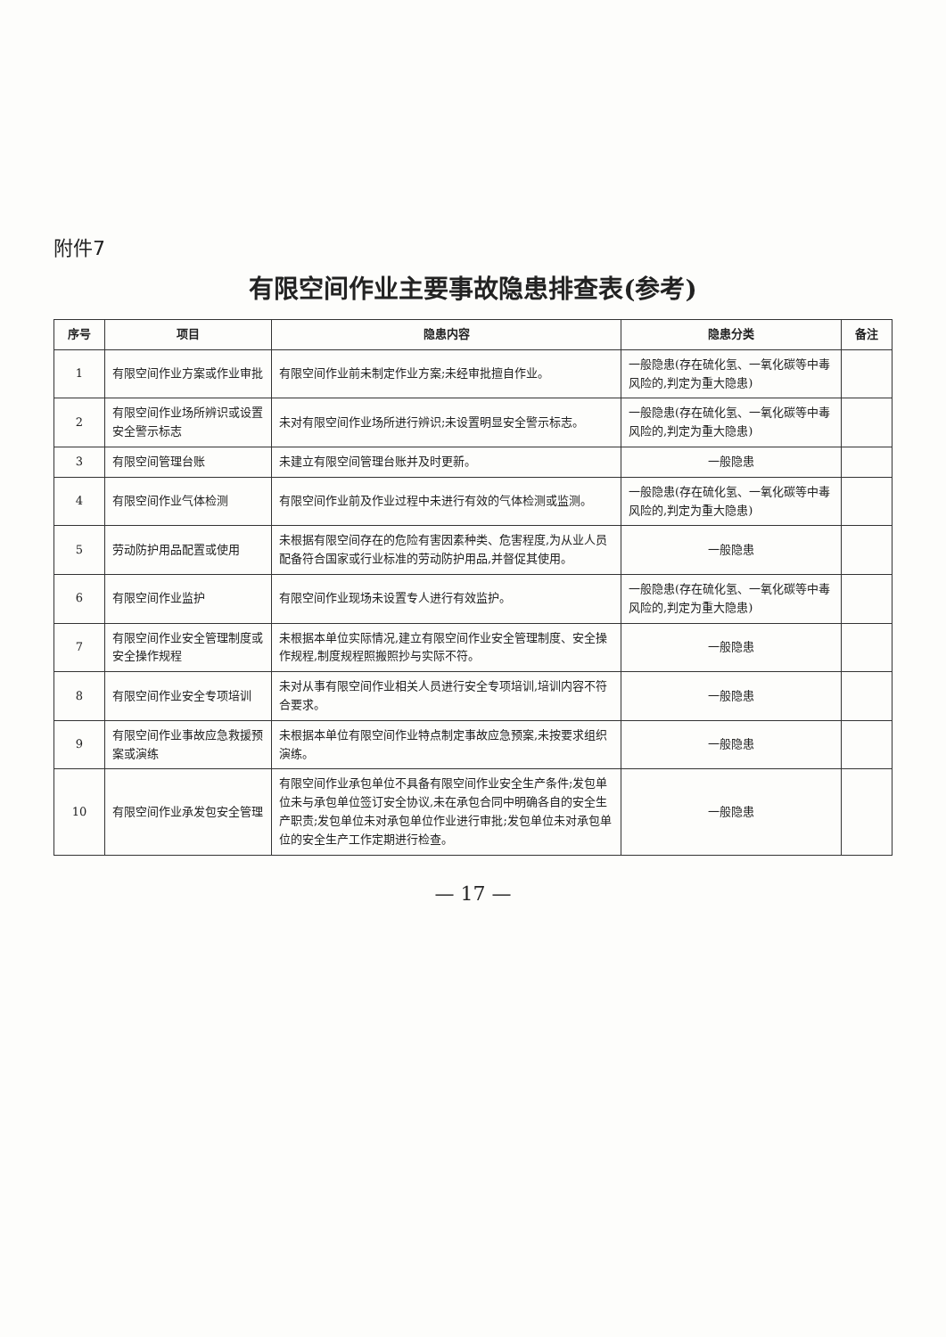附件7
有限空间作业主要事故隐患排查表(参考)
| 序号 | 项目 | 隐患内容 | 隐患分类 | 备注 |
| --- | --- | --- | --- | --- |
| 1 | 有限空间作业方案或作业审批 | 有限空间作业前未制定作业方案;未经审批擅自作业。 | 一般隐患(存在硫化氢、一氧化碳等中毒风险的,判定为重大隐患) | |
| 2 | 有限空间作业场所辨识或设置安全警示标志 | 未对有限空间作业场所进行辨识;未设置明显安全警示标志。 | 一般隐患(存在硫化氢、一氧化碳等中毒风险的,判定为重大隐患) | |
| 3 | 有限空间管理台账 | 未建立有限空间管理台账并及时更新。 | 一般隐患 | |
| 4 | 有限空间作业气体检测 | 有限空间作业前及作业过程中未进行有效的气体检测或监测。 | 一般隐患(存在硫化氢、一氧化碳等中毒风险的,判定为重大隐患) | |
| 5 | 劳动防护用品配置或使用 | 未根据有限空间存在的危险有害因素种类、危害程度,为从业人员配备符合国家或行业标准的劳动防护用品,并督促其使用。 | 一般隐患 | |
| 6 | 有限空间作业监护 | 有限空间作业现场未设置专人进行有效监护。 | 一般隐患(存在硫化氢、一氧化碳等中毒风险的,判定为重大隐患) | |
| 7 | 有限空间作业安全管理制度或安全操作规程 | 未根据本单位实际情况,建立有限空间作业安全管理制度、安全操作规程,制度规程照搬照抄与实际不符。 | 一般隐患 | |
| 8 | 有限空间作业安全专项培训 | 未对从事有限空间作业相关人员进行安全专项培训,培训内容不符合要求。 | 一般隐患 | |
| 9 | 有限空间作业事故应急救援预案或演练 | 未根据本单位有限空间作业特点制定事故应急预案,未按要求组织演练。 | 一般隐患 | |
| 10 | 有限空间作业承发包安全管理 | 有限空间作业承包单位不具备有限空间作业安全生产条件;发包单位未与承包单位签订安全协议,未在承包合同中明确各自的安全生产职责;发包单位未对承包单位作业进行审批;发包单位未对承包单位的安全生产工作定期进行检查。 | 一般隐患 | |
— 17 —